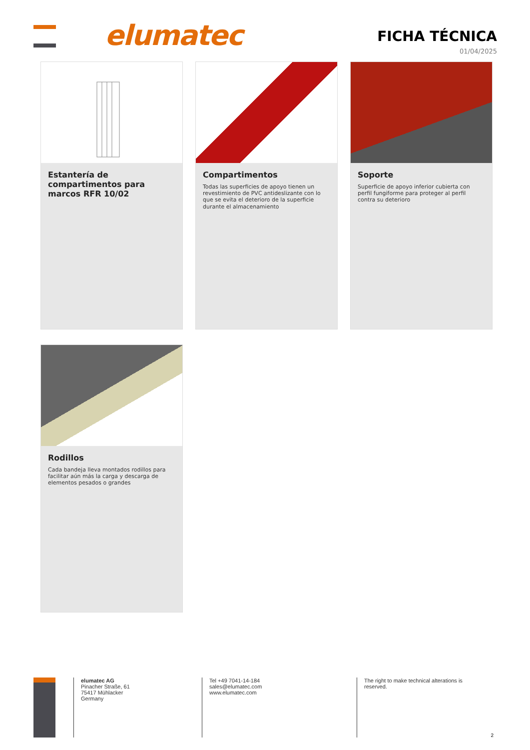elumatec FICHA TÉCNICA
01/04/2025
Estantería de compartimentos para marcos RFR 10/02
Compartimentos
Todas las superficies de apoyo tienen un revestimiento de PVC antideslizante con lo que se evita el deterioro de la superficie durante el almacenamiento
Soporte
Superficie de apoyo inferior cubierta con perfil fungiforme para proteger al perfil contra su deterioro
Rodillos
Cada bandeja lleva montados rodillos para facilitar aún más la carga y descarga de elementos pesados o grandes
elumatec AG
Pinacher Straße, 61
75417 Mühlacker
Germany
Tel +49 7041-14-184
sales@elumatec.com
www.elumatec.com
The right to make technical alterations is reserved.
2